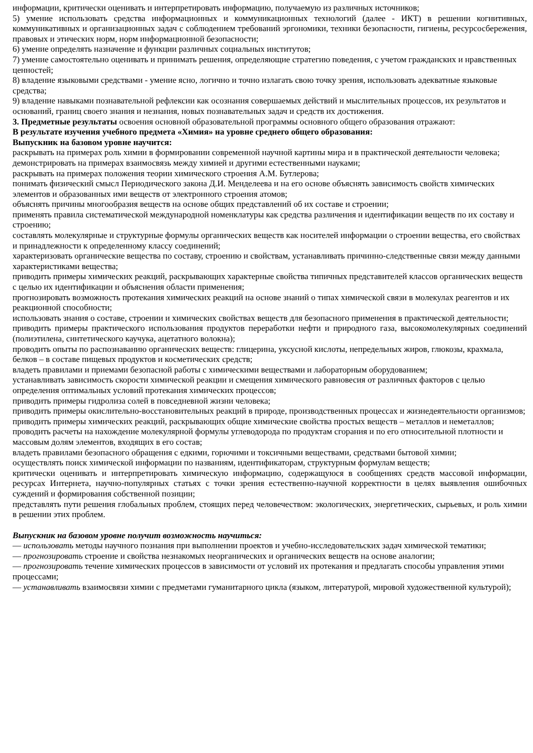информации, критически оценивать и интерпретировать информацию, получаемую из различных источников;
5) умение использовать средства информационных и коммуникационных технологий (далее - ИКТ) в решении когнитивных, коммуникативных и организационных задач с соблюдением требований эргономики, техники безопасности, гигиены, ресурсосбережения, правовых и этических норм, норм информационной безопасности;
6) умение определять назначение и функции различных социальных институтов;
7) умение самостоятельно оценивать и принимать решения, определяющие стратегию поведения, с учетом гражданских и нравственных ценностей;
8) владение языковыми средствами - умение ясно, логично и точно излагать свою точку зрения, использовать адекватные языковые средства;
9) владение навыками познавательной рефлексии как осознания совершаемых действий и мыслительных процессов, их результатов и оснований, границ своего знания и незнания, новых познавательных задач и средств их достижения.
3. Предметные результаты освоения основной образовательной программы основного общего образования отражают:
В результате изучения учебного предмета «Химия» на уровне среднего общего образования:
Выпускник на базовом уровне научится:
раскрывать на примерах роль химии в формировании современной научной картины мира и в практической деятельности человека;
демонстрировать на примерах взаимосвязь между химией и другими естественными науками;
раскрывать на примерах положения теории химического строения А.М. Бутлерова;
понимать физический смысл Периодического закона Д.И. Менделеева и на его основе объяснять зависимость свойств химических элементов и образованных ими веществ от электронного строения атомов;
объяснять причины многообразия веществ на основе общих представлений об их составе и строении;
применять правила систематической международной номенклатуры как средства различения и идентификации веществ по их составу и строению;
составлять молекулярные и структурные формулы органических веществ как носителей информации о строении вещества, его свойствах и принадлежности к определенному классу соединений;
характеризовать органические вещества по составу, строению и свойствам, устанавливать причинно-следственные связи между данными характеристиками вещества;
приводить примеры химических реакций, раскрывающих характерные свойства типичных представителей классов органических веществ с целью их идентификации и объяснения области применения;
прогнозировать возможность протекания химических реакций на основе знаний о типах химической связи в молекулах реагентов и их реакционной способности;
использовать знания о составе, строении и химических свойствах веществ для безопасного применения в практической деятельности;
приводить примеры практического использования продуктов переработки нефти и природного газа, высокомолекулярных соединений (полиэтилена, синтетического каучука, ацетатного волокна);
проводить опыты по распознаванию органических веществ: глицерина, уксусной кислоты, непредельных жиров, глюкозы, крахмала, белков – в составе пищевых продуктов и косметических средств;
владеть правилами и приемами безопасной работы с химическими веществами и лабораторным оборудованием;
устанавливать зависимость скорости химической реакции и смещения химического равновесия от различных факторов с целью определения оптимальных условий протекания химических процессов;
приводить примеры гидролиза солей в повседневной жизни человека;
приводить примеры окислительно-восстановительных реакций в природе, производственных процессах и жизнедеятельности организмов;
приводить примеры химических реакций, раскрывающих общие химические свойства простых веществ – металлов и неметаллов;
проводить расчеты на нахождение молекулярной формулы углеводорода по продуктам сгорания и по его относительной плотности и массовым долям элементов, входящих в его состав;
владеть правилами безопасного обращения с едкими, горючими и токсичными веществами, средствами бытовой химии;
осуществлять поиск химической информации по названиям, идентификаторам, структурным формулам веществ;
критически оценивать и интерпретировать химическую информацию, содержащуюся в сообщениях средств массовой информации, ресурсах Интернета, научно-популярных статьях с точки зрения естественно-научной корректности в целях выявления ошибочных суждений и формирования собственной позиции;
представлять пути решения глобальных проблем, стоящих перед человечеством: экологических, энергетических, сырьевых, и роль химии в решении этих проблем.
Выпускник на базовом уровне получит возможность научиться:
— использовать методы научного познания при выполнении проектов и учебно-исследовательских задач химической тематики;
— прогнозировать строение и свойства незнакомых неорганических и органических веществ на основе аналогии;
— прогнозировать течение химических процессов в зависимости от условий их протекания и предлагать способы управления этими процессами;
— устанавливать взаимосвязи химии с предметами гуманитарного цикла (языком, литературой, мировой художественной культурой);